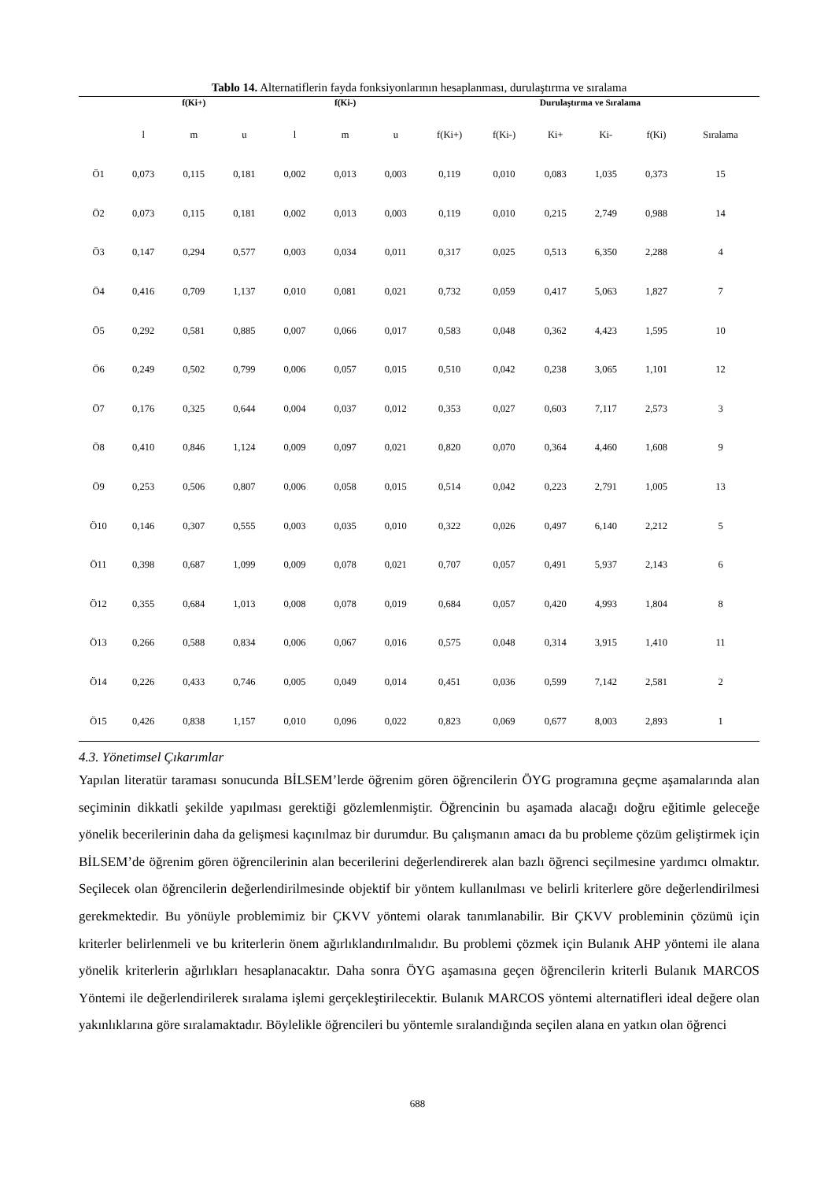Tablo 14. Alternatiflerin fayda fonksiyonlarının hesaplanması, durulaştırma ve sıralama
| | f(Ki+) | | | f(Ki-) | | | Durulaştırma ve Sıralama | | | | | |
| --- | --- | --- | --- | --- | --- | --- | --- | --- | --- | --- | --- | --- |
| | l | m | u | l | m | u | f(Ki+) | f(Ki-) | Ki+ | Ki- | f(Ki) | Sıralama |
| Ö1 | 0,073 | 0,115 | 0,181 | 0,002 | 0,013 | 0,003 | 0,119 | 0,010 | 0,083 | 1,035 | 0,373 | 15 |
| Ö2 | 0,073 | 0,115 | 0,181 | 0,002 | 0,013 | 0,003 | 0,119 | 0,010 | 0,215 | 2,749 | 0,988 | 14 |
| Ö3 | 0,147 | 0,294 | 0,577 | 0,003 | 0,034 | 0,011 | 0,317 | 0,025 | 0,513 | 6,350 | 2,288 | 4 |
| Ö4 | 0,416 | 0,709 | 1,137 | 0,010 | 0,081 | 0,021 | 0,732 | 0,059 | 0,417 | 5,063 | 1,827 | 7 |
| Ö5 | 0,292 | 0,581 | 0,885 | 0,007 | 0,066 | 0,017 | 0,583 | 0,048 | 0,362 | 4,423 | 1,595 | 10 |
| Ö6 | 0,249 | 0,502 | 0,799 | 0,006 | 0,057 | 0,015 | 0,510 | 0,042 | 0,238 | 3,065 | 1,101 | 12 |
| Ö7 | 0,176 | 0,325 | 0,644 | 0,004 | 0,037 | 0,012 | 0,353 | 0,027 | 0,603 | 7,117 | 2,573 | 3 |
| Ö8 | 0,410 | 0,846 | 1,124 | 0,009 | 0,097 | 0,021 | 0,820 | 0,070 | 0,364 | 4,460 | 1,608 | 9 |
| Ö9 | 0,253 | 0,506 | 0,807 | 0,006 | 0,058 | 0,015 | 0,514 | 0,042 | 0,223 | 2,791 | 1,005 | 13 |
| Ö10 | 0,146 | 0,307 | 0,555 | 0,003 | 0,035 | 0,010 | 0,322 | 0,026 | 0,497 | 6,140 | 2,212 | 5 |
| Ö11 | 0,398 | 0,687 | 1,099 | 0,009 | 0,078 | 0,021 | 0,707 | 0,057 | 0,491 | 5,937 | 2,143 | 6 |
| Ö12 | 0,355 | 0,684 | 1,013 | 0,008 | 0,078 | 0,019 | 0,684 | 0,057 | 0,420 | 4,993 | 1,804 | 8 |
| Ö13 | 0,266 | 0,588 | 0,834 | 0,006 | 0,067 | 0,016 | 0,575 | 0,048 | 0,314 | 3,915 | 1,410 | 11 |
| Ö14 | 0,226 | 0,433 | 0,746 | 0,005 | 0,049 | 0,014 | 0,451 | 0,036 | 0,599 | 7,142 | 2,581 | 2 |
| Ö15 | 0,426 | 0,838 | 1,157 | 0,010 | 0,096 | 0,022 | 0,823 | 0,069 | 0,677 | 8,003 | 2,893 | 1 |
4.3. Yönetimsel Çıkarımlar
Yapılan literatür taraması sonucunda BİLSEM’lerde öğrenim gören öğrencilerin ÖYG programına geçme aşamalarında alan seçiminin dikkatli şekilde yapılması gerektiği gözlemlenmiştir. Öğrencinin bu aşamada alacağı doğru eğitimle geleceğe yönelik becerilerinin daha da gelişmesi kaçınılmaz bir durumdur. Bu çalışmanın amacı da bu probleme çözüm geliştirmek için BİLSEM’de öğrenim gören öğrencilerinin alan becerilerini değerlendirerek alan bazlı öğrenci seçilmesine yardımcı olmaktır. Seçilecek olan öğrencilerin değerlendirilmesinde objektif bir yöntem kullanılması ve belirli kriterlere göre değerlendirilmesi gerekmektedir. Bu yönüyle problemimiz bir ÇKVV yöntemi olarak tanımlanabilir. Bir ÇKVV probleminin çözümü için kriterler belirlenmeli ve bu kriterlerin önem ağırlıklandırılmalıdır. Bu problemi çözmek için Bulanık AHP yöntemi ile alana yönelik kriterlerin ağırlıkları hesaplanacaktır. Daha sonra ÖYG aşamasına geçen öğrencilerin kriterli Bulanık MARCOS Yöntemi ile değerlendirilerek sıralama işlemi gerçekleştirilecektir. Bulanık MARCOS yöntemi alternatifleri ideal değere olan yakınlıklarına göre sıralamaktadır. Böylelikle öğrencileri bu yöntemle sıralandığında seçilen alana en yatkın olan öğrenci
688